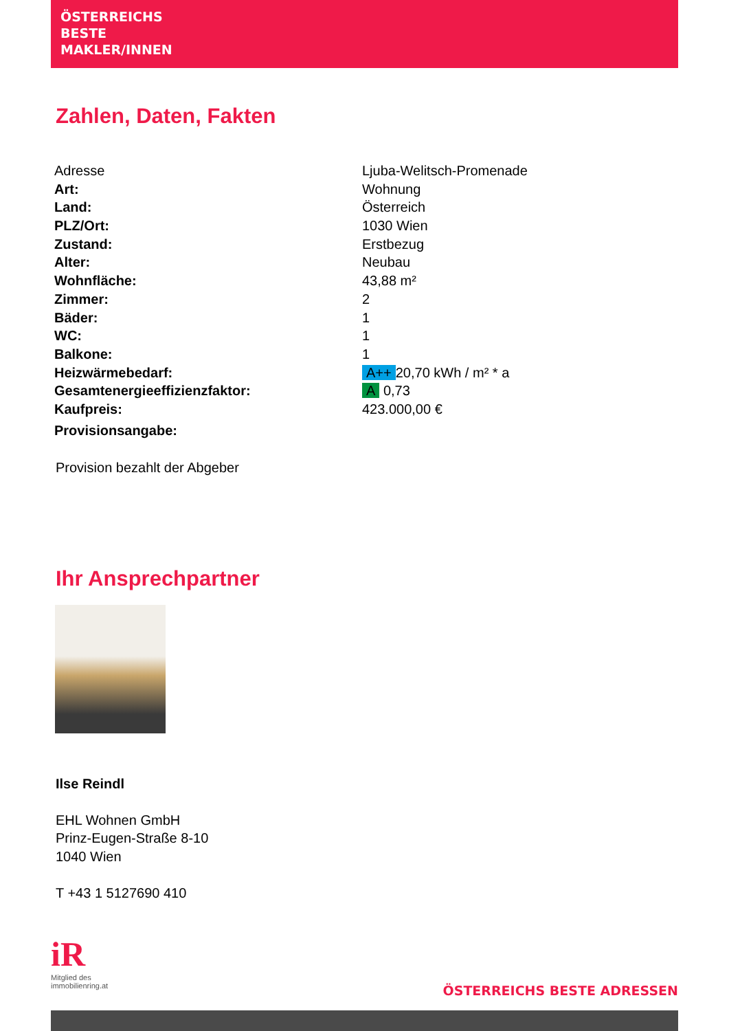ÖSTERREICHS
BESTE
MAKLER/INNEN
Zahlen, Daten, Fakten
| Adresse | Ljuba-Welitsch-Promenade |
| Art: | Wohnung |
| Land: | Österreich |
| PLZ/Ort: | 1030 Wien |
| Zustand: | Erstbezug |
| Alter: | Neubau |
| Wohnfläche: | 43,88 m² |
| Zimmer: | 2 |
| Bäder: | 1 |
| WC: | 1 |
| Balkone: | 1 |
| Heizwärmebedarf: | A++ 20,70 kWh / m² * a |
| Gesamtenergieeffizienzfaktor: | A 0,73 |
| Kaufpreis: | 423.000,00 € |
| Provisionsangabe: | |
Provision bezahlt der Abgeber
Ihr Ansprechpartner
Ilse Reindl
EHL Wohnen GmbH
Prinz-Eugen-Straße 8-10
1040 Wien
T +43 1 5127690 410
iR
Mitglied des
immobilienring.at
ÖSTERREICHS BESTE ADRESSEN